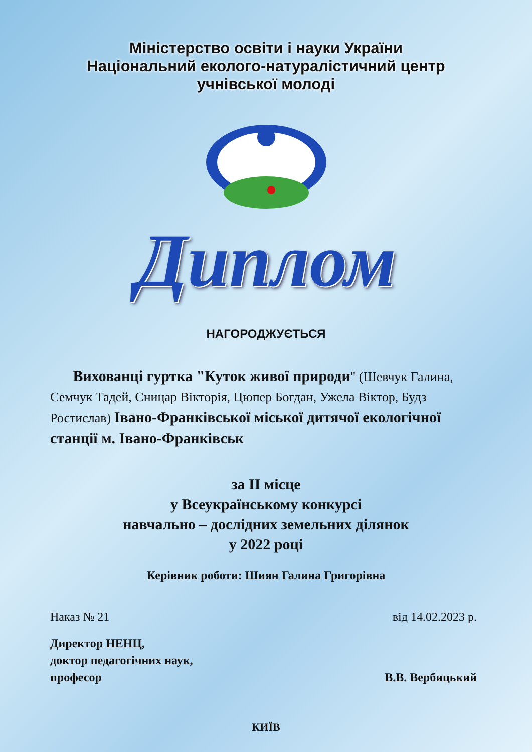Міністерство освіти і науки України
Національний еколого-натуралістичний центр
учнівської молоді
Диплом
НАГОРОДЖУЄТЬСЯ
Вихованці гуртка "Куток живої природи" (Шевчук Галина, Семчук Тадей, Сницар Вікторія, Цюпер Богдан, Ужела Віктор, Будз Ростислав) Івано-Франківської міської дитячої екологічної станції м. Івано-Франківськ
за ІІ місце
у Всеукраїнському конкурсі
навчально – дослідних земельних ділянок
у 2022 році
Керівник роботи: Шиян Галина Григорівна
Наказ № 21 від 14.02.2023 р.
Директор НЕНЦ,
доктор педагогічних наук,
професор
В.В. Вербицький
КИЇВ